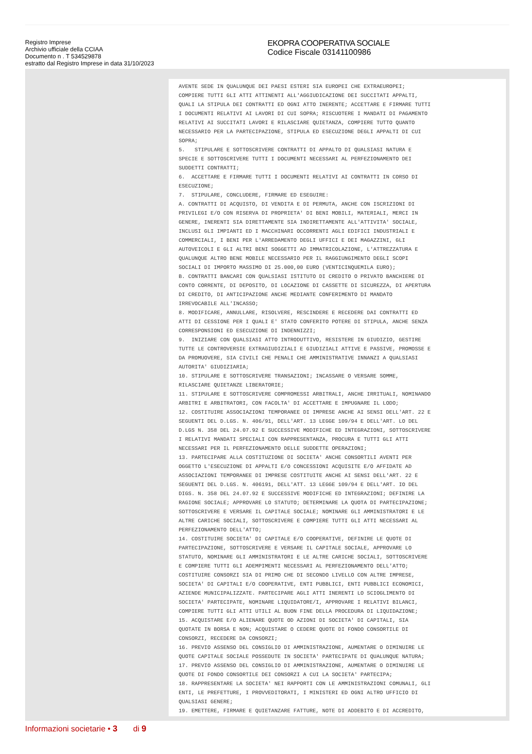Registro Imprese
Archivio ufficiale della CCIAA
Documento n . T 534529878
estratto dal Registro Imprese in data 31/10/2023
EKOPRA COOPERATIVA SOCIALE
Codice Fiscale 03141100986
AVENTE SEDE IN QUALUNQUE DEI PAESI ESTERI SIA EUROPEI CHE EXTRAEUROPEI; COMPIERE TUTTI GLI ATTI ATTINENTI ALL'AGGIUDICAZIONE DEI SUCCITATI APPALTI, QUALI LA STIPULA DEI CONTRATTI ED OGNI ATTO INERENTE; ACCETTARE E FIRMARE TUTTI I DOCUMENTI RELATIVI AI LAVORI DI CUI SOPRA; RISCUOTERE I MANDATI DI PAGAMENTO RELATIVI AI SUCCITATI LAVORI E RILASCIARE QUIETANZA, COMPIERE TUTTO QUANTO NECESSARIO PER LA PARTECIPAZIONE, STIPULA ED ESECUZIONE DEGLI APPALTI DI CUI SOPRA; 5. STIPULARE E SOTTOSCRIVERE CONTRATTI DI APPALTO DI QUALSIASI NATURA E SPECIE E SOTTOSCRIVERE TUTTI I DOCUMENTI NECESSARI AL PERFEZIONAMENTO DEI SUDDETTI CONTRATTI; 6. ACCETTARE E FIRMARE TUTTI I DOCUMENTI RELATIVI AI CONTRATTI IN CORSO DI ESECUZIONE; 7. STIPULARE, CONCLUDERE, FIRMARE ED ESEGUIRE: A. CONTRATTI DI ACQUISTO, DI VENDITA E DI PERMUTA, ANCHE CON ISCRIZIONI DI PRIVILEGI E/O CON RISERVA DI PROPRIETA' DI BENI MOBILI, MATERIALI, MERCI IN GENERE, INERENTI SIA DIRETTAMENTE SIA INDIRETTAMENTE ALL'ATTIVITA' SOCIALE, INCLUSI GLI IMPIANTI ED I MACCHINARI OCCORRENTI AGLI EDIFICI INDUSTRIALI E COMMERCIALI, I BENI PER L'ARREDAMENTO DEGLI UFFICI E DEI MAGAZZINI, GLI AUTOVEICOLI E GLI ALTRI BENI SOGGETTI AD IMMATRICOLAZIONE, L'ATTREZZATURA E QUALUNQUE ALTRO BENE MOBILE NECESSARIO PER IL RAGGIUNGIMENTO DEGLI SCOPI SOCIALI DI IMPORTO MASSIMO DI 25.000,00 EURO (VENTICINQUEMILA EURO); B. CONTRATTI BANCARI CON QUALSIASI ISTITUTO DI CREDITO O PRIVATO BANCHIERE DI CONTO CORRENTE, DI DEPOSITO, DI LOCAZIONE DI CASSETTE DI SICUREZZA, DI APERTURA DI CREDITO, DI ANTICIPAZIONE ANCHE MEDIANTE CONFERIMENTO DI MANDATO IRREVOCABILE ALL'INCASSO; 8. MODIFICARE, ANNULLARE, RISOLVERE, RESCINDERE E RECEDERE DAI CONTRATTI ED ATTI DI CESSIONE PER I QUALI E' STATO CONFERITO POTERE DI STIPULA, ANCHE SENZA CORRESPONSIONI ED ESECUZIONE DI INDENNIZZI; 9. INIZIARE CON QUALSIASI ATTO INTRODUTTIVO, RESISTERE IN GIUDIZIO, GESTIRE TUTTE LE CONTROVERSIE EXTRAGIUDIZIALI E GIUDIZIALI ATTIVE E PASSIVE, PROMOSSE E DA PROMUOVERE, SIA CIVILI CHE PENALI CHE AMMINISTRATIVE INNANZI A QUALSIASI AUTORITA' GIUDIZIARIA; 10. STIPULARE E SOTTOSCRIVERE TRANSAZIONI; INCASSARE O VERSARE SOMME, RILASCIARE QUIETANZE LIBERATORIE; 11. STIPULARE E SOTTOSCRIVERE COMPROMESSI ARBITRALI, ANCHE IRRITUALI, NOMINANDO ARBITRI E ARBITRATORI, CON FACOLTA' DI ACCETTARE E IMPUGNARE IL LODO; 12. COSTITUIRE ASSOCIAZIONI TEMPORANEE DI IMPRESE ANCHE AI SENSI DELL'ART. 22 E SEGUENTI DEL D.LGS. N. 406/91, DELL'ART. 13 LEGGE 109/94 E DELL'ART. LO DEL D.LGS N. 358 DEL 24.07.92 E SUCCESSIVE MODIFICHE ED INTEGRAZIONI, SOTTOSCRIVERE I RELATIVI MANDATI SPECIALI CON RAPPRESENTANZA, PROCURA E TUTTI GLI ATTI NECESSARI PER IL PERFEZIONAMENTO DELLE SUDDETTE OPERAZIONI; 13. PARTECIPARE ALLA COSTITUZIONE DI SOCIETA' ANCHE CONSORTILI AVENTI PER OGGETTO L'ESECUZIONE DI APPALTI E/O CONCESSIONI ACQUISITE E/O AFFIDATE AD ASSOCIAZIONI TEMPORANEE DI IMPRESE COSTITUITE ANCHE AI SENSI DELL'ART. 22 E SEGUENTI DEL D.LGS. N. 406191, DELL'ATT. 13 LEGGE 109/94 E DELL'ART. IO DEL DIGS. N. 358 DEL 24.07.92 E SUCCESSIVE MODIFICHE ED INTEGRAZIONI; DEFINIRE LA RAGIONE SOCIALE; APPROVARE LO STATUTO; DETERMINARE LA QUOTA DI PARTECIPAZIONE; SOTTOSCRIVERE E VERSARE IL CAPITALE SOCIALE; NOMINARE GLI AMMINISTRATORI E LE ALTRE CARICHE SOCIALI, SOTTOSCRIVERE E COMPIERE TUTTI GLI ATTI NECESSARI AL PERFEZIONAMENTO DELL'ATTO; 14. COSTITUIRE SOCIETA' DI CAPITALE E/O COOPERATIVE, DEFINIRE LE QUOTE DI PARTECIPAZIONE, SOTTOSCRIVERE E VERSARE IL CAPITALE SOCIALE, APPROVARE LO STATUTO, NOMINARE GLI AMMINISTRATORI E LE ALTRE CARICHE SOCIALI, SOTTOSCRIVERE E COMPIERE TUTTI GLI ADEMPIMENTI NECESSARI AL PERFEZIONAMENTO DELL'ATTO; COSTITUIRE CONSORZI SIA DI PRIMO CHE DI SECONDO LIVELLO CON ALTRE IMPRESE, SOCIETA' DI CAPITALI E/O COOPERATIVE, ENTI PUBBLICI, ENTI PUBBLICI ECONOMICI, AZIENDE MUNICIPALIZZATE. PARTECIPARE AGLI ATTI INERENTI LO SCIOGLIMENTO DI SOCIETA' PARTECIPATE, NOMINARE LIQUIDATORE/I, APPROVARE I RELATIVI BILANCI, COMPIERE TUTTI GLI ATTI UTILI AL BUON FINE DELLA PROCEDURA DI LIQUIDAZIONE; 15. ACQUISTARE E/O ALIENARE QUOTE OD AZIONI DI SOCIETA' DI CAPITALI, SIA QUOTATE IN BORSA E NON; ACQUISTARE O CEDERE QUOTE DI FONDO CONSORTILE DI CONSORZI, RECEDERE DA CONSORZI; 16. PREVIO ASSENSO DEL CONSIGLIO DI AMMINISTRAZIONE, AUMENTARE O DIMINUIRE LE QUOTE CAPITALE SOCIALE POSSEDUTE IN SOCIETA' PARTECIPATE DI QUALUNQUE NATURA; 17. PREVIO ASSENSO DEL CONSIGLIO DI AMMINISTRAZIONE, AUMENTARE O DIMINUIRE LE QUOTE DI FONDO CONSORTILE DEI CONSORZI A CUI LA SOCIETA' PARTECIPA; 18. RAPPRESENTARE LA SOCIETA' NEI RAPPORTI CON LE AMMINISTRAZIONI COMUNALI, GLI ENTI, LE PREFETTURE, I PROVVEDITORATI, I MINISTERI ED OGNI ALTRO UFFICIO DI QUALSIASI GENERE; 19. EMETTERE, FIRMARE E QUIETANZARE FATTURE, NOTE DI ADDEBITO E DI ACCREDITO,
Informazioni societarie • 3 di 9